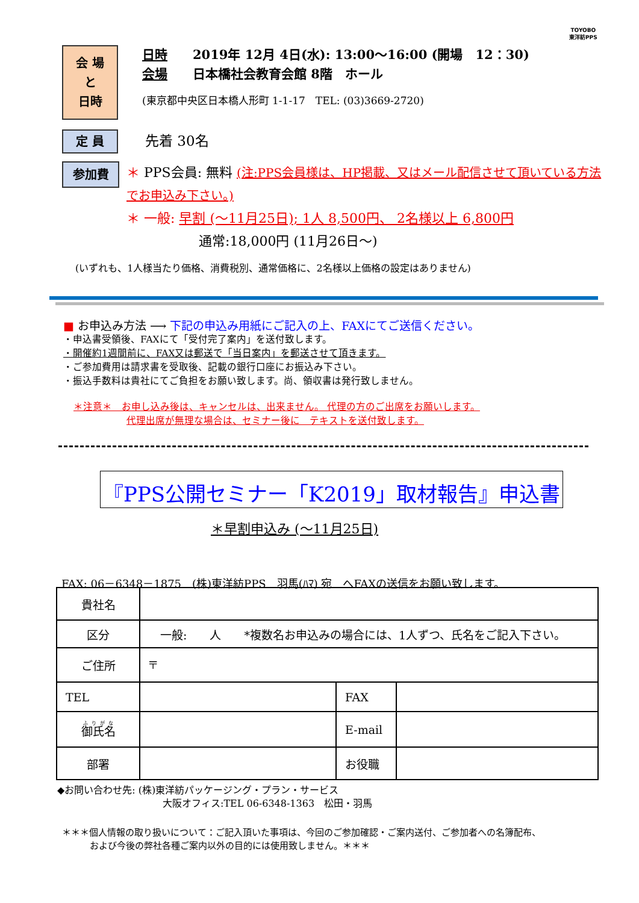TOYOBO
東洋紡PPS
会 場
と
日時
日時　　2019年 12月 4日(水): 13:00～16:00 (開場　12：30)
会場　　日本橋社会教育会館 8階　ホール
(東京都中央区日本橋人形町 1-1-17　TEL: (03)3669-2720)
定 員
先着 30名
参加費
＊ PPS会員: 無料 (注:PPS会員様は、HP掲載、又はメール配信させて頂いている方法でお申込み下さい。)
＊ 一般: 早割 (～11月25日); 1人 8,500円、 2名様以上 6,800円
通常:18,000円 (11月26日～)
(いずれも、1人様当たり価格、消費税別、通常価格に、2名様以上価格の設定はありません)
■ お申込み方法 ⟶ 下記の申込み用紙にご記入の上、FAXにてご送信ください。
・申込書受領後、FAXにて「受付完了案内」を送付致します。
・開催約1週間前に、FAX又は郵送で「当日案内」を郵送させて頂きます。
・ご参加費用は請求書を受取後、記載の銀行口座にお振込み下さい。
・振込手数料は貴社にてご負担をお願い致します。尚、領収書は発行致しません。
＊注意＊　お申し込み後は、キャンセルは、出来ません。 代理の方のご出席をお願いします。
代理出席が無理な場合は、セミナー後に　テキストを送付致します。
『PPS公開セミナー「K2019」取材報告』申込書
＊早割申込み (～11月25日)
FAX: 06－6348－1875　(株)東洋紡PPS　羽馬(ﾊﾏ) 宛　へFAXの送信をお願い致します。
| 貴社名 | | | |
| 区分 | 一般: 人 *複数名お申込みの場合には、1人ずつ、氏名をご記入下さい。 | | |
| ご住所 | 〒 | | |
| TEL | | FAX | |
| 御氏名 | | E-mail | |
| 部署 | | お役職 | |
◆お問い合わせ先: (株)東洋紡パッケージング・プラン・サービス
大阪オフィス:TEL 06-6348-1363　松田・羽馬
＊＊＊個人情報の取り扱いについて：ご記入頂いた事項は、今回のご参加確認・ご案内送付、ご参加者への名簿配布、
および今後の弊社各種ご案内以外の目的には使用致しません。＊＊＊